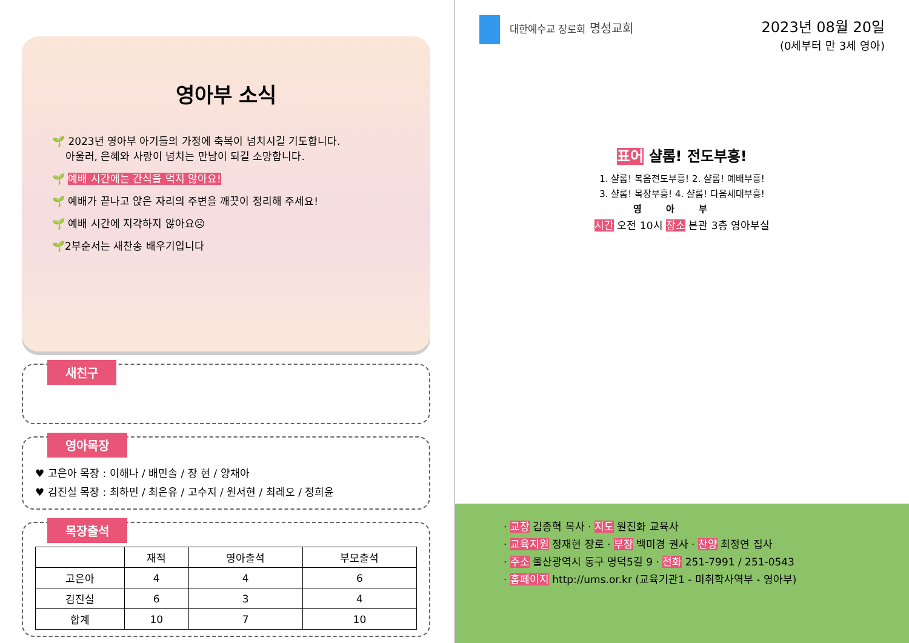영아부 소식
🌱 2023년 영아부 아기들의 가정에 축복이 넘치시길 기도합니다.
아울러, 은혜와 사랑이 넘치는 만남이 되길 소망합니다.
🌱 예배 시간에는 간식을 먹지 않아요!
🌱 예배가 끝나고 앉은 자리의 주변을 깨끗이 정리해 주세요!
🌱 예배 시간에 지각하지 않아요☹
🌱2부순서는 새찬송 배우기입니다
새친구
영아목장
♥ 고은아 목장 : 이해나 / 배민솔 / 장 현 / 양채아
♥ 김진실 목장 : 최하민 / 최은유 / 고수지 / 원서현 / 최레오 / 정희윤
목장출석
| | 재적 | 영아출석 | 부모출석 |
| --- | --- | --- | --- |
| 고은아 | 4 | 4 | 6 |
| 김진실 | 6 | 3 | 4 |
| 합계 | 10 | 7 | 10 |
대한예수교 장로회 명성교회
2023년 08월 20일
(0세부터 만 3세 영아)
표어 샬롬! 전도부흥!
1. 샬롬! 복음전도부흥! 2. 샬롬! 예배부흥!
3. 샬롬! 목장부흥! 4. 샬롬! 다음세대부흥!
영아부
시간 오전 10시 장소 본관 3층 영아부실
· 교장 김종혁 목사 · 지도 원진화 교육사
· 교육지원 정재현 장로 · 부장 백미경 권사 · 찬양 최정연 집사
· 주소 울산광역시 동구 명덕5길 9 · 전화 251-7991 / 251-0543
· 홈페이지 http://ums.or.kr (교육기관1 - 미취학사역부 - 영아부)